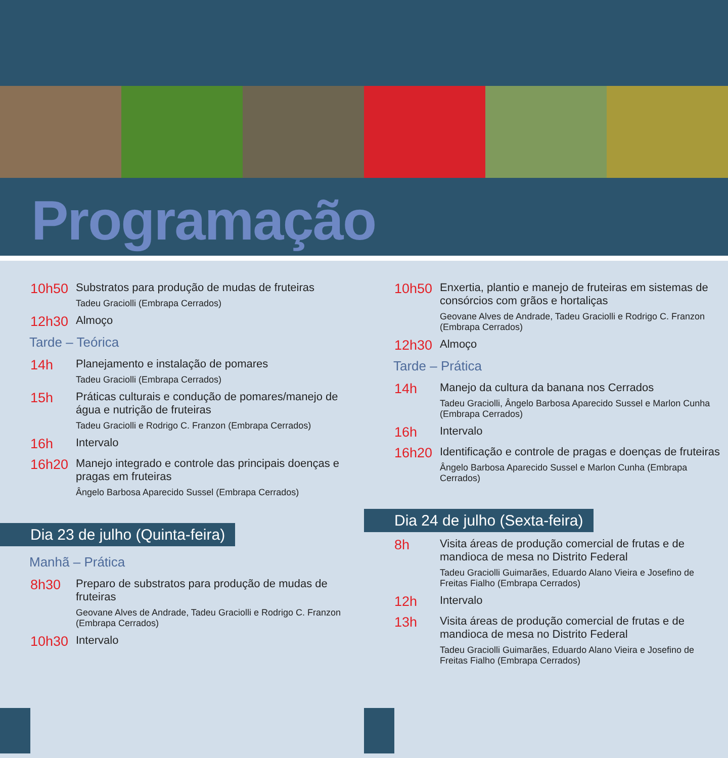Programação
10h50
Substratos para produção de mudas de fruteiras
Tadeu Graciolli (Embrapa Cerrados)
12h30
Almoço
Tarde – Teórica
14h
Planejamento e instalação de pomares
Tadeu Graciolli (Embrapa Cerrados)
15h
Práticas culturais e condução de pomares/manejo de água e nutrição de fruteiras
Tadeu Graciolli e Rodrigo C. Franzon (Embrapa Cerrados)
16h
Intervalo
16h20
Manejo integrado e controle das principais doenças e pragas em fruteiras
Ângelo Barbosa Aparecido Sussel (Embrapa Cerrados)
Dia 23 de julho (Quinta-feira)
Manhã – Prática
8h30
Preparo de substratos para produção de mudas de fruteiras
Geovane Alves de Andrade, Tadeu Graciolli e Rodrigo C. Franzon (Embrapa Cerrados)
10h30
Intervalo
10h50
Enxertia, plantio e manejo de fruteiras em sistemas de consórcios com grãos e hortaliças
Geovane Alves de Andrade, Tadeu Graciolli e Rodrigo C. Franzon (Embrapa Cerrados)
12h30
Almoço
Tarde – Prática
14h
Manejo da cultura da banana nos Cerrados
Tadeu Graciolli, Ângelo Barbosa Aparecido Sussel e Marlon Cunha (Embrapa Cerrados)
16h
Intervalo
16h20
Identificação e controle de pragas e doenças de fruteiras
Ângelo Barbosa Aparecido Sussel e Marlon Cunha (Embrapa Cerrados)
Dia 24 de julho (Sexta-feira)
8h
Visita áreas de produção comercial de frutas e de mandioca de mesa no Distrito Federal
Tadeu Graciolli Guimarães, Eduardo Alano Vieira e Josefino de Freitas Fialho (Embrapa Cerrados)
12h
Intervalo
13h
Visita áreas de produção comercial de frutas e de mandioca de mesa no Distrito Federal
Tadeu Graciolli Guimarães, Eduardo Alano Vieira e Josefino de Freitas Fialho (Embrapa Cerrados)